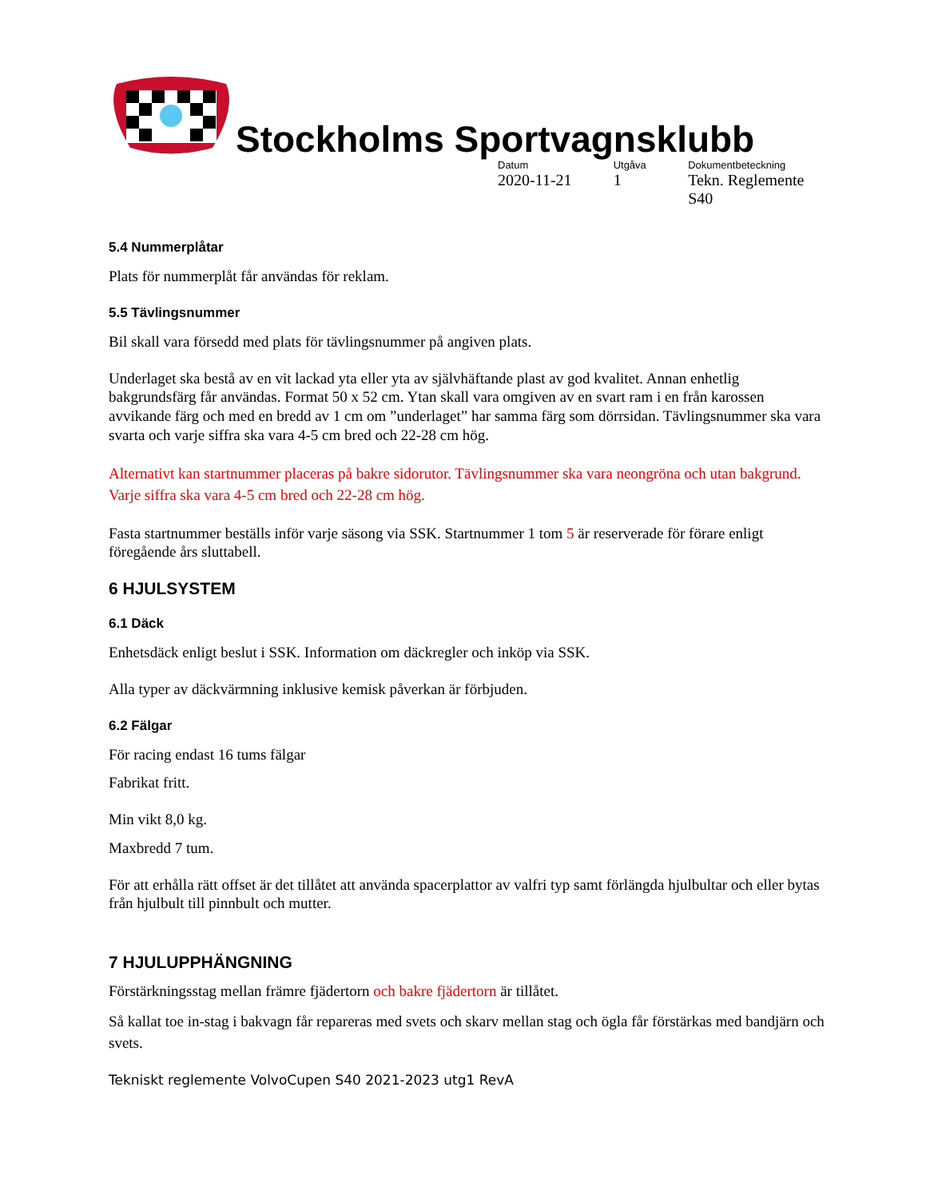Stockholms Sportvagnsklubb
Datum
2020-11-21
Utgåva
1
Dokumentbeteckning
Tekn. Reglemente S40
5.4 Nummerplåtar
Plats för nummerplåt får användas för reklam.
5.5 Tävlingsnummer
Bil skall vara försedd med plats för tävlingsnummer på angiven plats.
Underlaget ska bestå av en vit lackad yta eller yta av självhäftande plast av god kvalitet. Annan enhetlig bakgrundsfärg får användas. Format 50 x 52 cm. Ytan skall vara omgiven av en svart ram i en från karossen avvikande färg och med en bredd av 1 cm om ”underlaget” har samma färg som dörrsidan. Tävlingsnummer ska vara svarta och varje siffra ska vara 4-5 cm bred och 22-28 cm hög.
Alternativt kan startnummer placeras på bakre sidorutor. Tävlingsnummer ska vara neongröna och utan bakgrund. Varje siffra ska vara 4-5 cm bred och 22-28 cm hög.
Fasta startnummer beställs inför varje säsong via SSK. Startnummer 1 tom 5 är reserverade för förare enligt föregående års sluttabell.
6 HJULSYSTEM
6.1 Däck
Enhetsdäck enligt beslut i SSK. Information om däckregler och inköp via SSK.
Alla typer av däckvärmning inklusive kemisk påverkan är förbjuden.
6.2 Fälgar
För racing endast 16 tums fälgar
Fabrikat fritt.
Min vikt 8,0 kg.
Maxbredd 7 tum.
För att erhålla rätt offset är det tillåtet att använda spacerplattor av valfri typ samt förlängda hjulbultar och eller bytas från hjulbult till pinnbult och mutter.
7 HJULUPPHÄNGNING
Förstärkningsstag mellan främre fjädertorn och bakre fjädertorn är tillåtet.
Så kallat toe in-stag i bakvagn får repareras med svets och skarv mellan stag och ögla får förstärkas med bandjärn och svets.
Tekniskt reglemente VolvoCupen S40 2021-2023 utg1 RevA